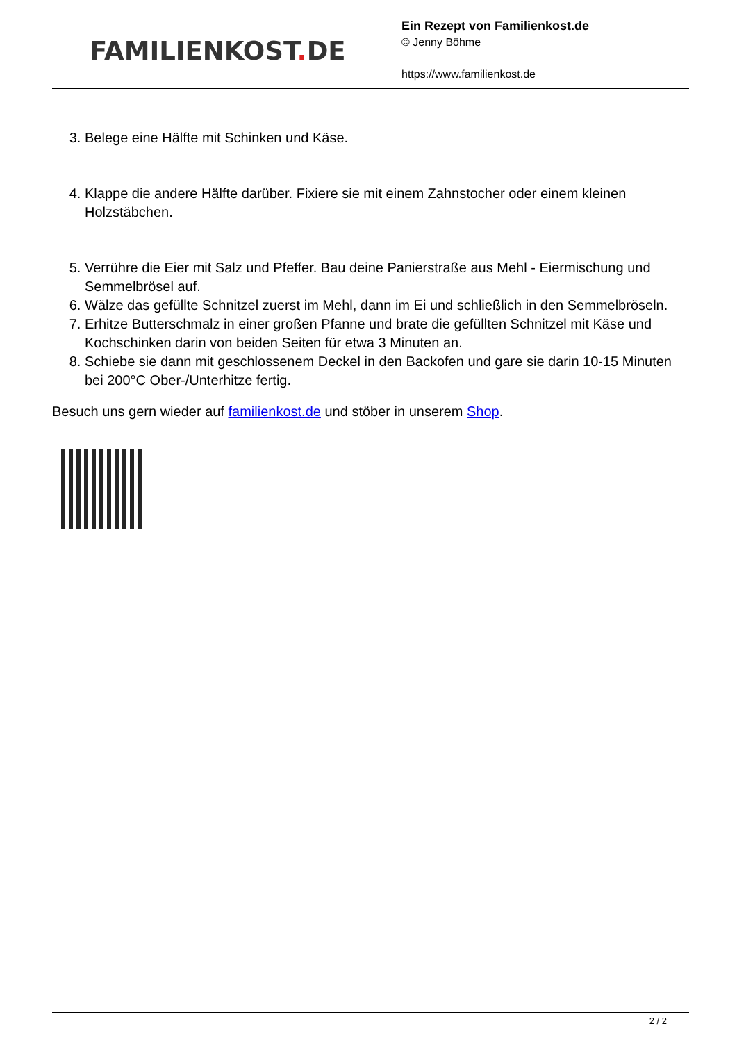FAMILIENKOST. DE
Ein Rezept von Familienkost.de
© Jenny Böhme
https://www.familienkost.de
3. Belege eine Hälfte mit Schinken und Käse.
4. Klappe die andere Hälfte darüber. Fixiere sie mit einem Zahnstocher oder einem kleinen Holzstäbchen.
5. Verrühre die Eier mit Salz und Pfeffer. Bau deine Panierstraße aus Mehl - Eiermischung und Semmelbrösel auf.
6. Wälze das gefüllte Schnitzel zuerst im Mehl, dann im Ei und schließlich in den Semmelbröseln.
7. Erhitze Butterschmalz in einer großen Pfanne und brate die gefüllten Schnitzel mit Käse und Kochschinken darin von beiden Seiten für etwa 3 Minuten an.
8. Schiebe sie dann mit geschlossenem Deckel in den Backofen und gare sie darin 10-15 Minuten bei 200°C Ober-/Unterhitze fertig.
Besuch uns gern wieder auf familienkost.de und stöber in unserem Shop.
2 / 2